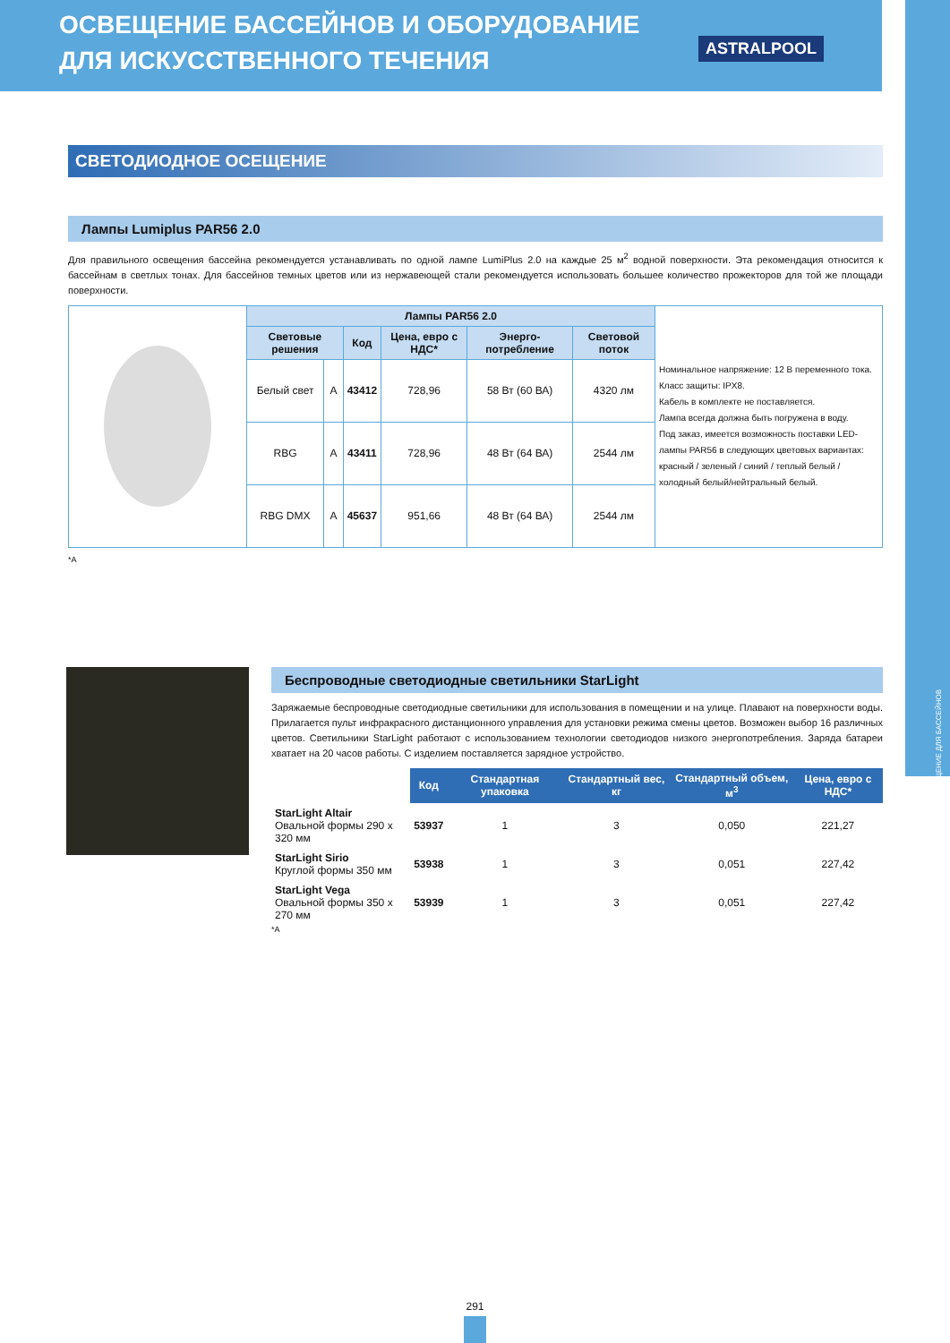ОСВЕЩЕНИЕ БАССЕЙНОВ И ОБОРУДОВАНИЕ
ДЛЯ ИСКУССТВЕННОГО ТЕЧЕНИЯ
ASTRALPOOL
ОСВЕЩЕНИЕ ДЛЯ БАССЕЙНОВ
СВЕТОДИОДНОЕ ОСЕЩЕНИЕ
Лампы Lumiplus PAR56 2.0
Для правильного освещения бассейна рекомендуется устанавливать по одной лампе LumiPlus 2.0 на каждые 25 м<sup>2</sup> водной поверхности. Эта рекомендация относится к бассейнам в светлых тонах. Для бассейнов темных цветов или из нержавеющей стали рекомендуется использовать большее количество прожекторов для той же площади поверхности.
| | Лампы PAR56 2.0 | | | | | | Номинальное напряжение: 12 В переменного тока. Класс защиты: IPX8. Кабель в комплекте не поставляется. Лампа всегда должна быть погружена в воду. Под заказ, имеется возможность поставки LED-лампы PAR56 в следующих цветовых вариантах: красный / зеленый / синий / теплый белый / холодный белый/нейтральный белый. |
| | Световые решения | | Код | Цена, евро с НДС* | Энерго-потребление | Световой поток | |
| | Белый свет | A | 43412 | 728,96 | 58 Вт (60 ВА) | 4320 лм | |
| | RBG | A | 43411 | 728,96 | 48 Вт (64 ВА) | 2544 лм | |
| | RBG DMX | A | 45637 | 951,66 | 48 Вт (64 ВА) | 2544 лм | |
*A
Беспроводные светодиодные светильники StarLight
Заряжаемые беспроводные светодиодные светильники для использования в помещении и на улице. Плавают на поверхности воды. Прилагается пульт инфракрасного дистанционного управления для установки режима смены цветов. Возможен выбор 16 различных цветов. Светильники StarLight работают с использованием технологии светодиодов низкого энергопотребления. Заряда батареи хватает на 20 часов работы. С изделием поставляется зарядное устройство.
| | Код | Стандартная упаковка | Стандартный вес, кг | Стандартный объем, м<sup>3</sup> | Цена, евро с НДС* |
| StarLight Altair Овальной формы 290 x 320 мм | 53937 | 1 | 3 | 0,050 | 221,27 |
| StarLight Sirio Круглой формы 350 мм | 53938 | 1 | 3 | 0,051 | 227,42 |
| StarLight Vega Овальной формы 350 x 270 мм | 53939 | 1 | 3 | 0,051 | 227,42 |
*A
291